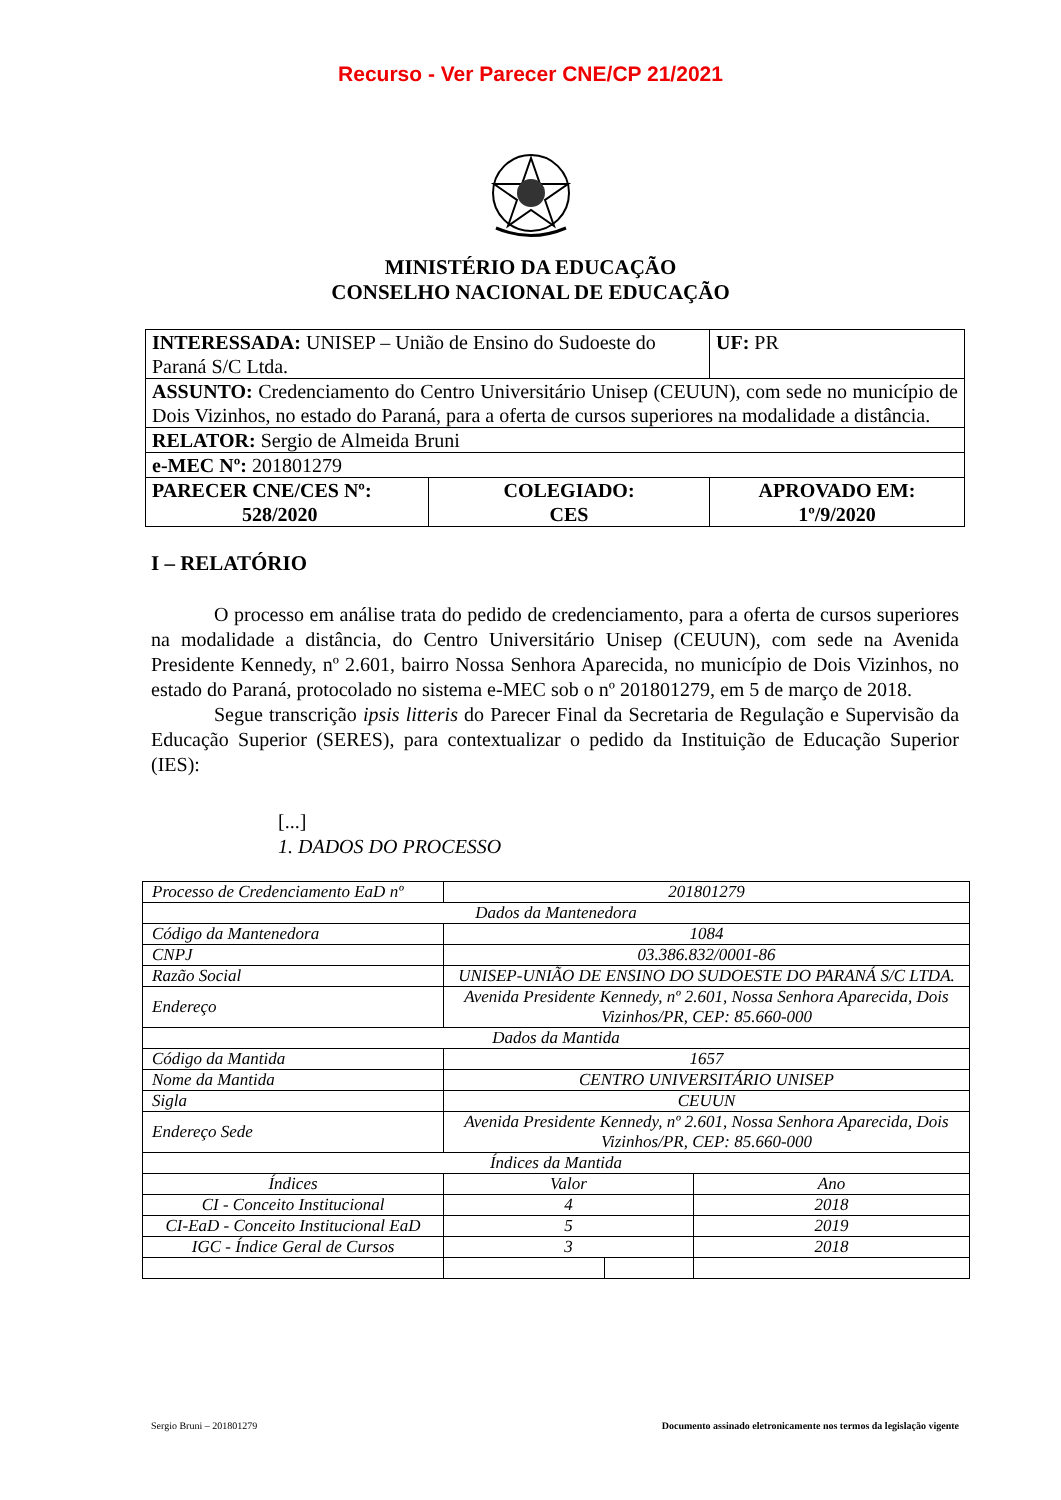Recurso - Ver Parecer CNE/CP 21/2021
MINISTÉRIO DA EDUCAÇÃO
CONSELHO NACIONAL DE EDUCAÇÃO
| INTERESSADA: UNISEP – União de Ensino do Sudoeste do Paraná S/C Ltda. | | UF: PR |
| ASSUNTO: Credenciamento do Centro Universitário Unisep (CEUUN), com sede no município de Dois Vizinhos, no estado do Paraná, para a oferta de cursos superiores na modalidade a distância. | | |
| RELATOR: Sergio de Almeida Bruni | | |
| e-MEC Nº: 201801279 | | |
| PARECER CNE/CES Nº: 528/2020 | COLEGIADO: CES | APROVADO EM: 1º/9/2020 |
I – RELATÓRIO
O processo em análise trata do pedido de credenciamento, para a oferta de cursos superiores na modalidade a distância, do Centro Universitário Unisep (CEUUN), com sede na Avenida Presidente Kennedy, nº 2.601, bairro Nossa Senhora Aparecida, no município de Dois Vizinhos, no estado do Paraná, protocolado no sistema e-MEC sob o nº 201801279, em 5 de março de 2018.
Segue transcrição ipsis litteris do Parecer Final da Secretaria de Regulação e Supervisão da Educação Superior (SERES), para contextualizar o pedido da Instituição de Educação Superior (IES):
[...]
1. DADOS DO PROCESSO
| Processo de Credenciamento EaD nº | 201801279 | | |
| Dados da Mantenedora | | | |
| Código da Mantenedora | 1084 | | |
| CNPJ | 03.386.832/0001-86 | | |
| Razão Social | UNISEP-UNIÃO DE ENSINO DO SUDOESTE DO PARANÁ S/C LTDA. | | |
| Endereço | Avenida Presidente Kennedy, nº 2.601, Nossa Senhora Aparecida, Dois Vizinhos/PR, CEP: 85.660-000 | | |
| Dados da Mantida | | | |
| Código da Mantida | 1657 | | |
| Nome da Mantida | CENTRO UNIVERSITÁRIO UNISEP | | |
| Sigla | CEUUN | | |
| Endereço Sede | Avenida Presidente Kennedy, nº 2.601, Nossa Senhora Aparecida, Dois Vizinhos/PR, CEP: 85.660-000 | | |
| Índices da Mantida | | | |
| Índices | Valor | | Ano |
| CI - Conceito Institucional | 4 | | 2018 |
| CI-EaD - Conceito Institucional EaD | 5 | | 2019 |
| IGC - Índice Geral de Cursos | 3 | | 2018 |
Sergio Bruni – 201801279 Documento assinado eletronicamente nos termos da legislação vigente